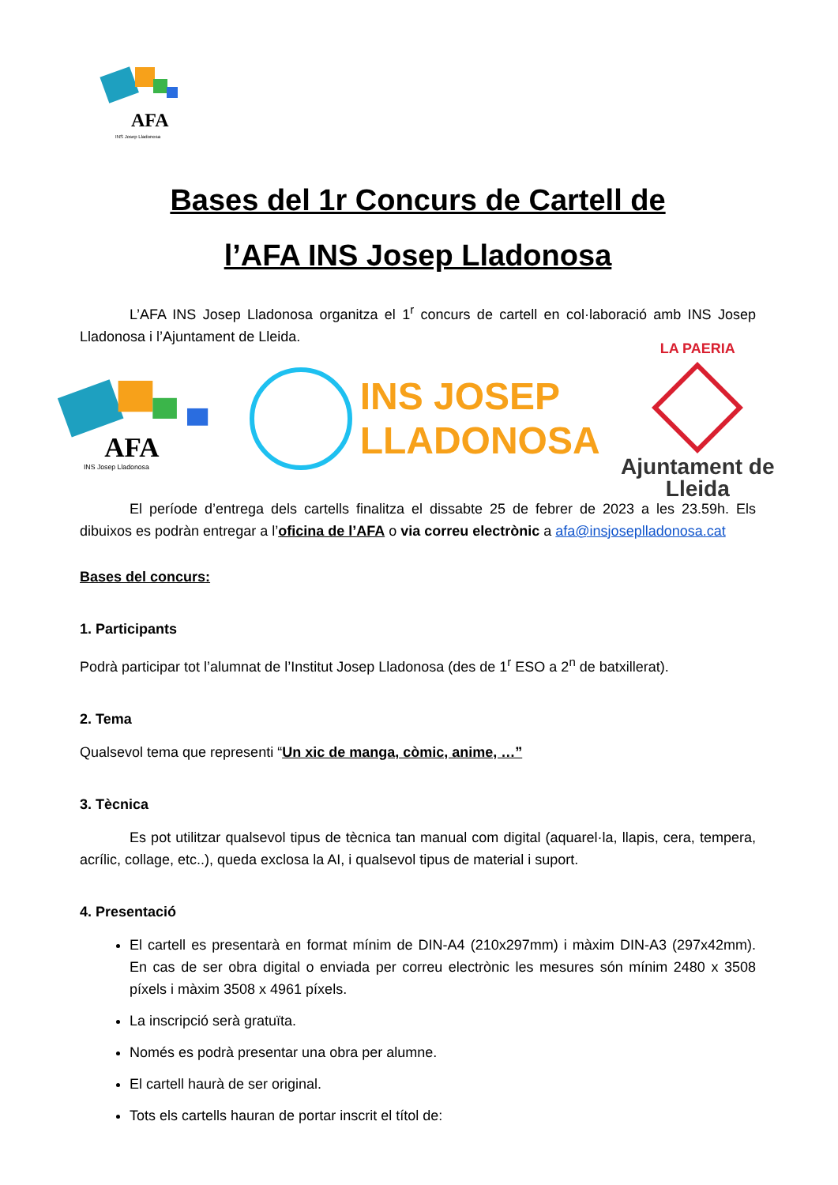AFA
INS Josep Lladonosa
Bases del 1r Concurs de Cartell de
l’AFA INS Josep Lladonosa
L’AFA INS Josep Lladonosa organitza el 1<sup>r</sup> concurs de cartell en col·laboració amb INS Josep Lladonosa i l’Ajuntament de Lleida.
AFA
INS Josep Lladonosa
INS JOSEP
LLADONOSA
LA PAERIA
Ajuntament de Lleida
El període d’entrega dels cartells finalitza el dissabte 25 de febrer de 2023 a les 23.59h. Els dibuixos es podràn entregar a l’oficina de l’AFA o via correu electrònic a afa@insjoseplladonosa.cat
Bases del concurs:
1. Participants
Podrà participar tot l’alumnat de l’Institut Josep Lladonosa (des de 1<sup>r</sup> ESO a 2<sup>n</sup> de batxillerat).
2. Tema
Qualsevol tema que representi “Un xic de manga, còmic, anime, …”
3. Tècnica
Es pot utilitzar qualsevol tipus de tècnica tan manual com digital (aquarel·la, llapis, cera, tempera, acrílic, collage, etc..), queda exclosa la AI, i qualsevol tipus de material i suport.
4. Presentació
El cartell es presentarà en format mínim de DIN-A4 (210x297mm) i màxim DIN-A3 (297x42mm). En cas de ser obra digital o enviada per correu electrònic les mesures són mínim 2480 x 3508 píxels i màxim 3508 x 4961 píxels.
La inscripció serà gratuïta.
Només es podrà presentar una obra per alumne.
El cartell haurà de ser original.
Tots els cartells hauran de portar inscrit el títol de: